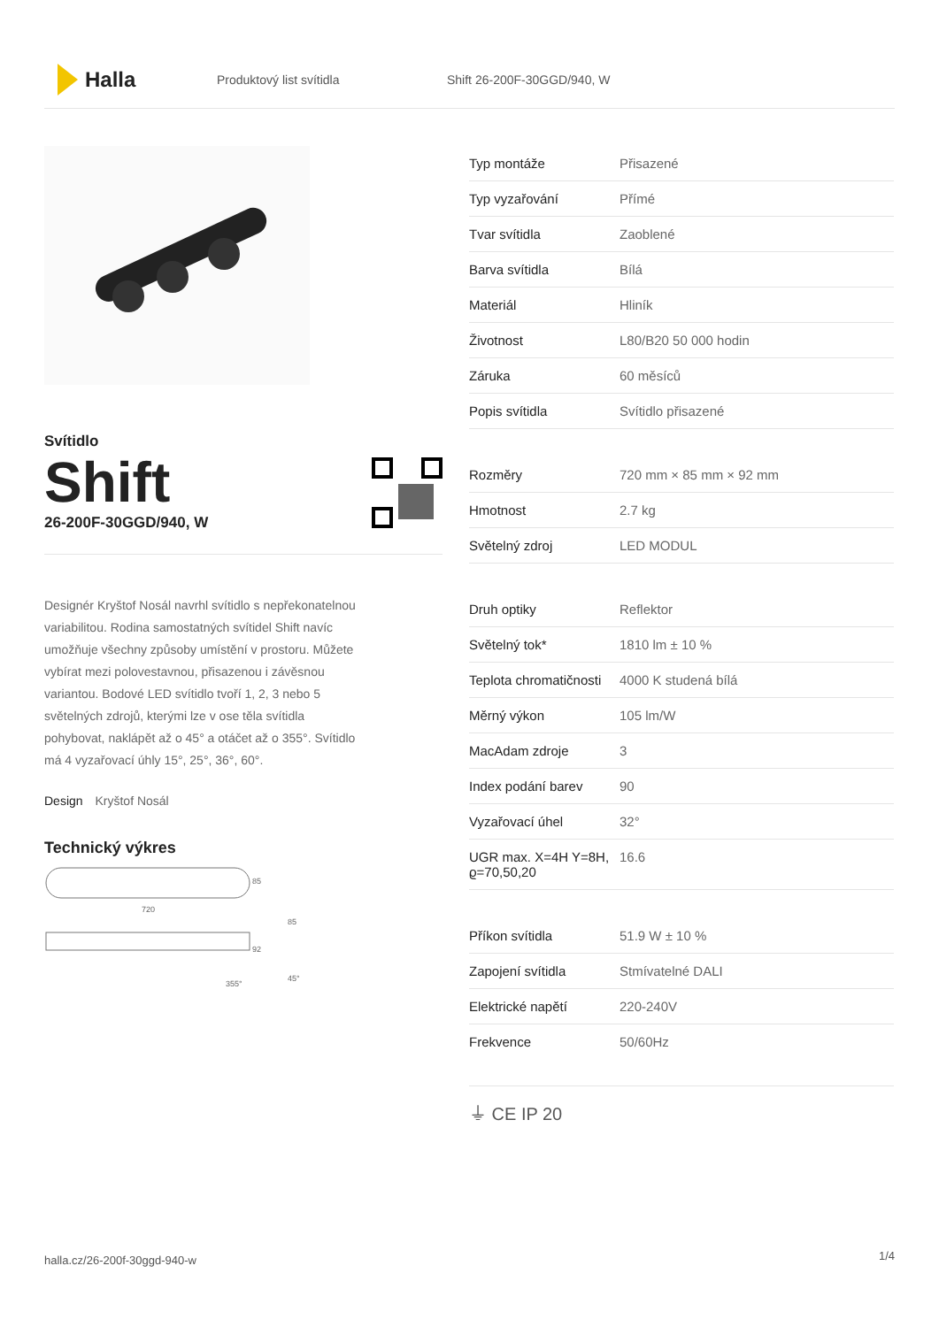Halla
Produktový list svítidla Shift 26-200F-30GGD/940, W
Svítidlo
Shift
26-200F-30GGD/940, W
Designér Kryštof Nosál navrhl svítidlo s nepřekonatelnou variabilitou. Rodina samostatných svítidel Shift navíc umožňuje všechny způsoby umístění v prostoru. Můžete vybírat mezi polovestavnou, přisazenou i závěsnou variantou. Bodové LED svítidlo tvoří 1, 2, 3 nebo 5 světelných zdrojů, kterými lze v ose těla svítidla pohybovat, naklápět až o 45° a otáčet až o 355°. Svítidlo má 4 vyzařovací úhly 15°, 25°, 36°, 60°.
Design Kryštof Nosál
Technický výkres
85
720
92
85
355°
45°
| Typ montáže | Přisazené |
| Typ vyzařování | Přímé |
| Tvar svítidla | Zaoblené |
| Barva svítidla | Bílá |
| Materiál | Hliník |
| Životnost | L80/B20 50 000 hodin |
| Záruka | 60 měsíců |
| Popis svítidla | Svítidlo přisazené |
| Rozměry | 720 mm × 85 mm × 92 mm |
| Hmotnost | 2.7 kg |
| Světelný zdroj | LED MODUL |
| Druh optiky | Reflektor |
| Světelný tok* | 1810 lm ± 10 % |
| Teplota chromatičnosti | 4000 K studená bílá |
| Měrný výkon | 105 lm/W |
| MacAdam zdroje | 3 |
| Index podání barev | 90 |
| Vyzařovací úhel | 32° |
| UGR max. X=4H Y=8H, ϱ=70,50,20 | 16.6 |
| Příkon svítidla | 51.9 W ± 10 % |
| Zapojení svítidla | Stmívatelné DALI |
| Elektrické napětí | 220-240V |
| Frekvence | 50/60Hz |
⏚ CE IP 20
halla.cz/26-200f-30ggd-940-w
1/4